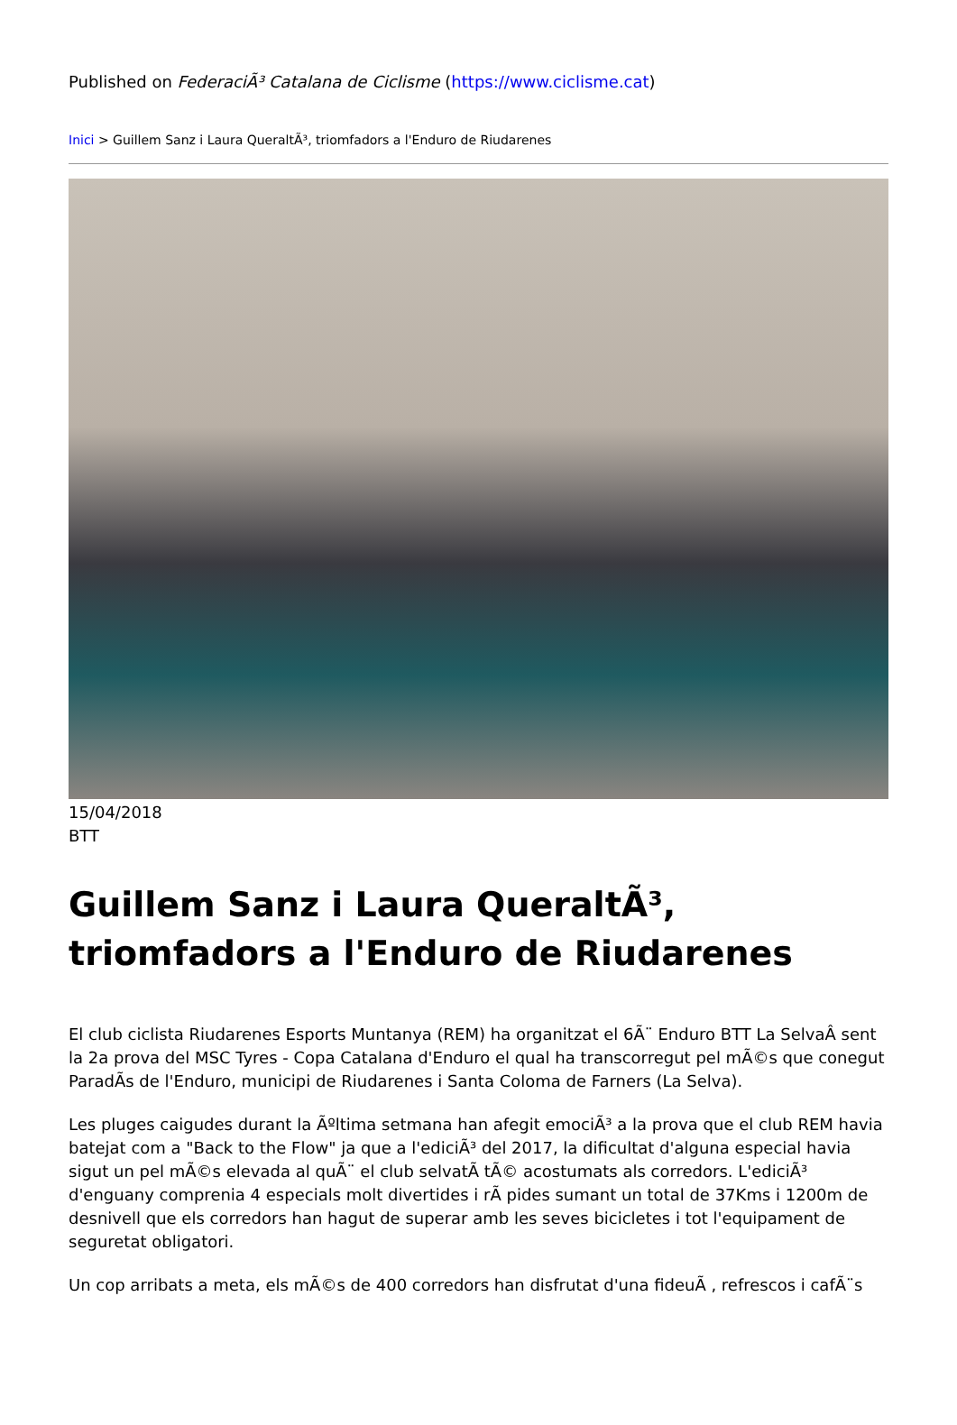Published on FederaciÃ³ Catalana de Ciclisme (https://www.ciclisme.cat)
Inici > Guillem Sanz i Laura QueraltÃ³, triomfadors a l'Enduro de Riudarenes
15/04/2018
BTT
Guillem Sanz i Laura QueraltÃ³, triomfadors a l'Enduro de Riudarenes
El club ciclista Riudarenes Esports Muntanya (REM) ha organitzat el 6Ã¨ Enduro BTT La SelvaÂ sent la 2a prova del MSC Tyres - Copa Catalana d'Enduro el qual ha transcorregut pel mÃ©s que conegut ParadÃs de l'Enduro, municipi de Riudarenes i Santa Coloma de Farners (La Selva).
Les pluges caigudes durant la Ãºltima setmana han afegit emociÃ³ a la prova que el club REM havia batejat com a "Back to the Flow" ja que a l'ediciÃ³ del 2017, la dificultat d'alguna especial havia sigut un pel mÃ©s elevada al quÃ¨ el club selvatÃ tÃ© acostumats als corredors. L'ediciÃ³ d'enguany comprenia 4 especials molt divertides i rÃ pides sumant un total de 37Kms i 1200m de desnivell que els corredors han hagut de superar amb les seves bicicletes i tot l'equipament de seguretat obligatori.
Un cop arribats a meta, els mÃ©s de 400 corredors han disfrutat d'una fideuÃ , refrescos i cafÃ¨s